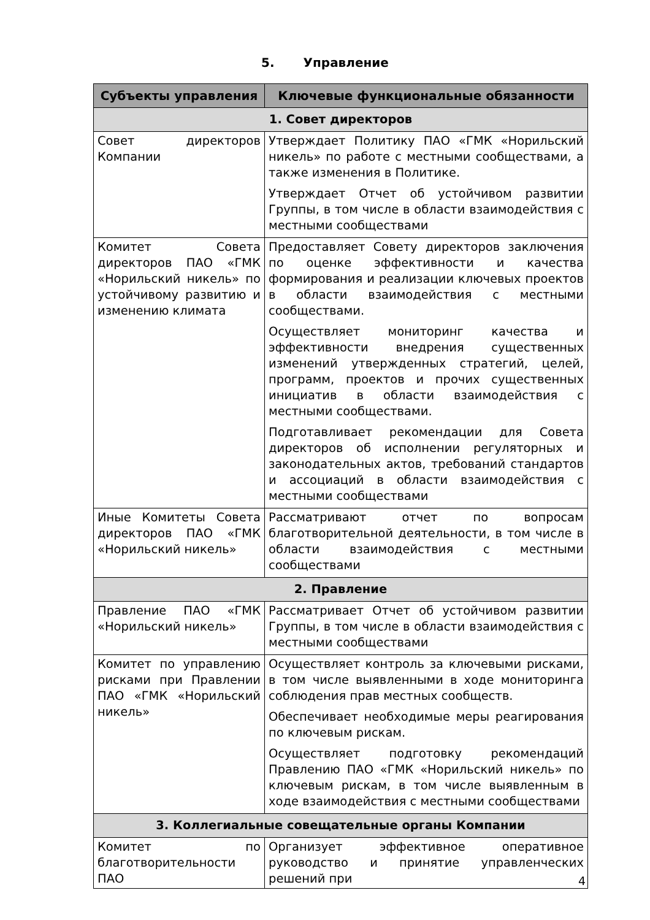5. Управление
| Субъекты управления | Ключевые функциональные обязанности |
| --- | --- |
| 1. Совет директоров | |
| Совет директоров Компании | Утверждает Политику ПАО «ГМК «Норильский никель» по работе с местными сообществами, а также изменения в Политике. Утверждает Отчет об устойчивом развитии Группы, в том числе в области взаимодействия с местными сообществами |
| Комитет Совета директоров ПАО «ГМК «Норильский никель» по устойчивому развитию и изменению климата | Предоставляет Совету директоров заключения по оценке эффективности и качества формирования и реализации ключевых проектов в области взаимодействия с местными сообществами. Осуществляет мониторинг качества и эффективности внедрения существенных изменений утвержденных стратегий, целей, программ, проектов и прочих существенных инициатив в области взаимодействия с местными сообществами. Подготавливает рекомендации для Совета директоров об исполнении регуляторных и законодательных актов, требований стандартов и ассоциаций в области взаимодействия с местными сообществами |
| Иные Комитеты Совета директоров ПАО «ГМК «Норильский никель» | Рассматривают отчет по вопросам благотворительной деятельности, в том числе в области взаимодействия с местными сообществами |
| 2. Правление | |
| Правление ПАО «ГМК «Норильский никель» | Рассматривает Отчет об устойчивом развитии Группы, в том числе в области взаимодействия с местными сообществами |
| Комитет по управлению рисками при Правлении ПАО «ГМК «Норильский никель» | Осуществляет контроль за ключевыми рисками, в том числе выявленными в ходе мониторинга соблюдения прав местных сообществ. Обеспечивает необходимые меры реагирования по ключевым рискам. Осуществляет подготовку рекомендаций Правлению ПАО «ГМК «Норильский никель» по ключевым рискам, в том числе выявленным в ходе взаимодействия с местными сообществами |
| 3. Коллегиальные совещательные органы Компании | |
| Комитет по благотворительности ПАО | Организует эффективное оперативное руководство и принятие управленческих решений при |
4